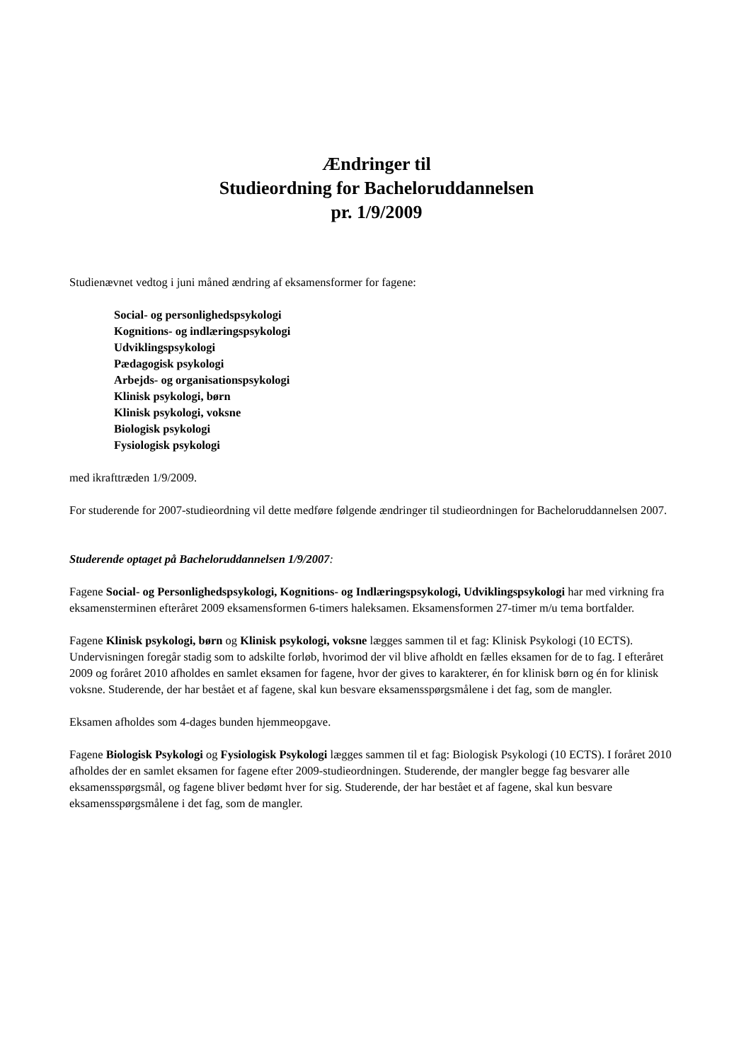Ændringer til
Studieordning for Bacheloruddannelsen
pr. 1/9/2009
Studienævnet vedtog i juni måned ændring af eksamensformer for fagene:
Social- og personlighedspsykologi
Kognitions- og indlæringspsykologi
Udviklingspsykologi
Pædagogisk psykologi
Arbejds- og organisationspsykologi
Klinisk psykologi, børn
Klinisk psykologi, voksne
Biologisk psykologi
Fysiologisk psykologi
med ikrafttræden 1/9/2009.
For studerende for 2007-studieordning vil dette medføre følgende ændringer til studieordningen for Bacheloruddannelsen 2007.
Studerende optaget på Bacheloruddannelsen 1/9/2007:
Fagene Social- og Personlighedspsykologi, Kognitions- og Indlæringspsykologi, Udviklingspsykologi har med virkning fra eksamensterminen efteråret 2009 eksamensformen 6-timers haleksamen. Eksamensformen 27-timer m/u tema bortfalder.
Fagene Klinisk psykologi, børn og Klinisk psykologi, voksne lægges sammen til et fag: Klinisk Psykologi (10 ECTS). Undervisningen foregår stadig som to adskilte forløb, hvorimod der vil blive afholdt en fælles eksamen for de to fag. I efteråret 2009 og foråret 2010 afholdes en samlet eksamen for fagene, hvor der gives to karakterer, én for klinisk børn og én for klinisk voksne. Studerende, der har bestået et af fagene, skal kun besvare eksamensspørgsmålene i det fag, som de mangler.
Eksamen afholdes som 4-dages bunden hjemmeopgave.
Fagene Biologisk Psykologi og Fysiologisk Psykologi lægges sammen til et fag: Biologisk Psykologi (10 ECTS). I foråret 2010 afholdes der en samlet eksamen for fagene efter 2009-studieordningen. Studerende, der mangler begge fag besvarer alle eksamensspørgsmål, og fagene bliver bedømt hver for sig. Studerende, der har bestået et af fagene, skal kun besvare eksamensspørgsmålene i det fag, som de mangler.